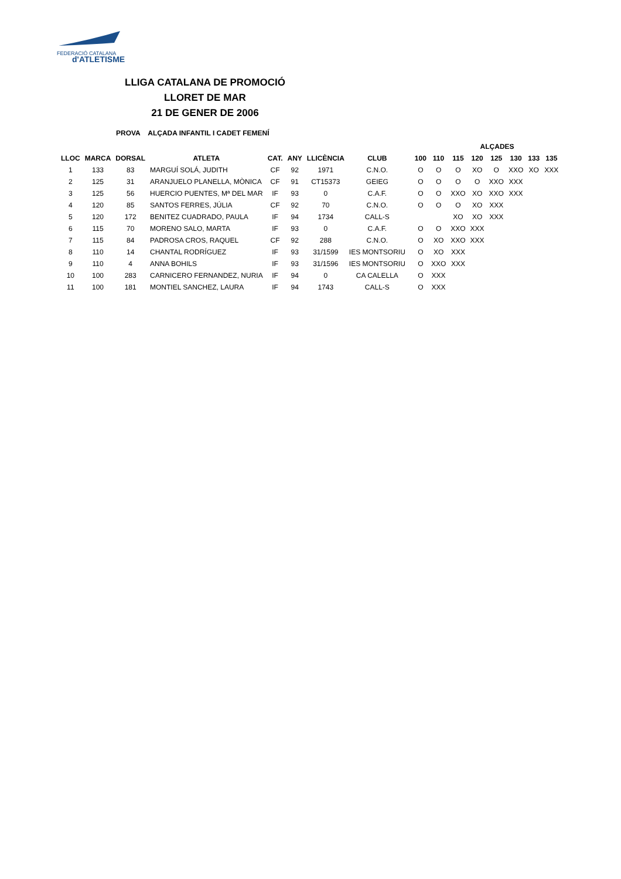FEDERACIÓ CATALANA
d'ATLETISME
LLIGA CATALANA DE PROMOCIÓ
LLORET DE MAR
21 DE GENER DE 2006
PROVA ALÇADA INFANTIL I CADET FEMENÍ
| | | | | | | | | | | ALÇADES | | | | | | | |
| --- | --- | --- | --- | --- | --- | --- | --- | --- | --- | --- | --- | --- | --- | --- | --- | --- | --- |
| LLOC | MARCA | DORSAL | ATLETA | CAT. | ANY | LLICÈNCIA | CLUB | | 100 | 110 | 115 | 120 | 125 | 130 | 133 | 135 | |
| 1 | 133 | 83 | MARGUÍ SOLÁ, JUDITH | CF | 92 | 1971 | C.N.O. | | O | O | O | XO | O | XXO | XO | XXX | |
| 2 | 125 | 31 | ARANJUELO PLANELLA, MÒNICA | CF | 91 | CT15373 | GEIEG | | O | O | O | O | XXO | XXX | | | |
| 3 | 125 | 56 | HUERCIO PUENTES, Mª DEL MAR | IF | 93 | 0 | C.A.F. | | O | O | XXO | XO | XXO | XXX | | | |
| 4 | 120 | 85 | SANTOS FERRES, JÚLIA | CF | 92 | 70 | C.N.O. | | O | O | O | XO | XXX | | | | |
| 5 | 120 | 172 | BENITEZ CUADRADO, PAULA | IF | 94 | 1734 | CALL-S | | | | XO | XO | XXX | | | | |
| 6 | 115 | 70 | MORENO SALO, MARTA | IF | 93 | 0 | C.A.F. | | O | O | XXO | XXX | | | | | |
| 7 | 115 | 84 | PADROSA CROS, RAQUEL | CF | 92 | 288 | C.N.O. | | O | XO | XXO | XXX | | | | | |
| 8 | 110 | 14 | CHANTAL RODRÍGUEZ | IF | 93 | 31/1599 | IES MONTSORIU | | O | XO | XXX | | | | | | |
| 9 | 110 | 4 | ANNA BOHILS | IF | 93 | 31/1596 | IES MONTSORIU | | O | XXO | XXX | | | | | | |
| 10 | 100 | 283 | CARNICERO FERNANDEZ, NURIA | IF | 94 | 0 | CA CALELLA | | O | XXX | | | | | | | |
| 11 | 100 | 181 | MONTIEL SANCHEZ, LAURA | IF | 94 | 1743 | CALL-S | | O | XXX | | | | | | | |